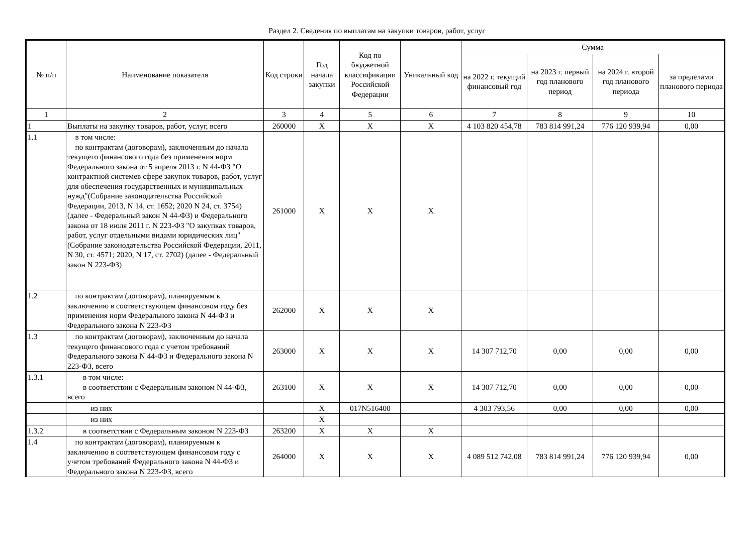Раздел 2. Сведения по выплатам на закупки товаров, работ, услуг
| № п/п | Наименование показателя | Код строки | Год начала закупки | Код по бюджетной классификации Российской Федерации | Уникальный код | Сумма | | | |
| --- | --- | --- | --- | --- | --- | --- | --- | --- | --- |
| | | | | | | на 2022 г. текущий финансовый год | на 2023 г. первый год планового период | на 2024 г. второй год планового периода | за пределами планового периода |
| 1 | 2 | 3 | 4 | 5 | 6 | 7 | 8 | 9 | 10 |
| 1 | Выплаты на закупку товаров, работ, услуг, всего | 260000 | X | X | X | 4 103 820 454,78 | 783 814 991,24 | 776 120 939,94 | 0,00 |
| 1.1 | в том числе: по контрактам (договорам), заключенным до начала текущего финансового года без применения норм Федерального закона от 5 апреля 2013 г. N 44-ФЗ "О контрактной системев сфере закупок товаров, работ, услуг для обеспечения государственных и муниципальных нужд"(Собрание законодательства Российской Федерации, 2013, N 14, ст. 1652; 2020 N 24, ст. 3754)(далее - Федеральный закон N 44-ФЗ) и Федерального закона от 18 июля 2011 г. N 223-ФЗ "О закупках товаров, работ, услуг отдельными видами юридических лиц" (Собрание законодательства Российской Федерации, 2011, N 30, ст. 4571; 2020, N 17, ст. 2702) (далее - Федеральный закон N 223-ФЗ) | 261000 | X | X | X | | | | |
| 1.2 | по контрактам (договорам), планируемым к заключению в соответствующем финансовом году без применения норм Федерального закона N 44-ФЗ и Федерального закона N 223-ФЗ | 262000 | X | X | X | | | | |
| 1.3 | по контрактам (договорам), заключенным до начала текущего финансового года с учетом требований Федерального закона N 44-ФЗ и Федерального закона N 223-ФЗ, всего | 263000 | X | X | X | 14 307 712,70 | 0,00 | 0,00 | 0,00 |
| 1.3.1 | в том числе: в соответствии с Федеральным законом N 44-ФЗ, всего | 263100 | X | X | X | 14 307 712,70 | 0,00 | 0,00 | 0,00 |
| | из них | | X | 017N516400 | | 4 303 793,56 | 0,00 | 0,00 | 0,00 |
| | из них | | X | | | | | | |
| 1.3.2 | в соответствии с Федеральным законом N 223-ФЗ | 263200 | X | X | X | | | | |
| 1.4 | по контрактам (договорам), планируемым к заключению в соответствующем финансовом году с учетом требований Федерального закона N 44-ФЗ и Федерального закона N 223-ФЗ, всего | 264000 | X | X | X | 4 089 512 742,08 | 783 814 991,24 | 776 120 939,94 | 0,00 |